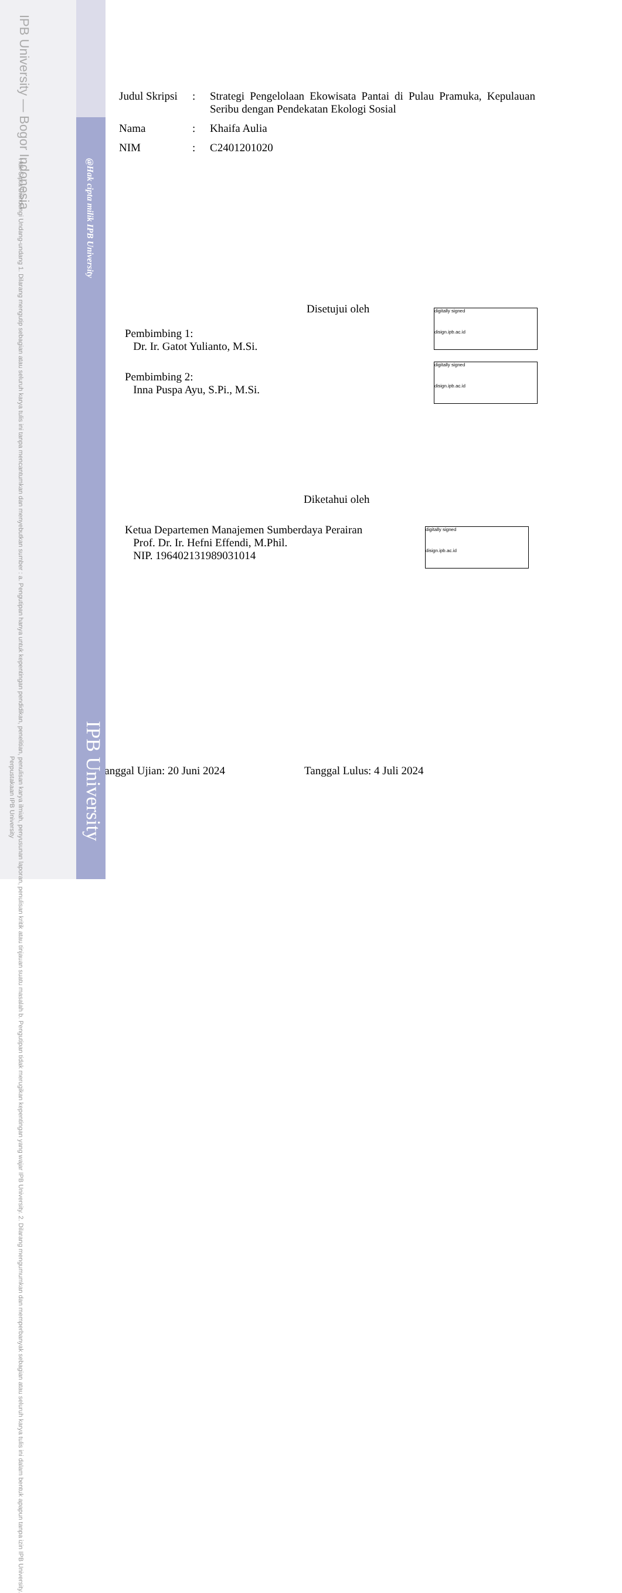IPB University — Bogor Indonesia
Hak Cipta Dilindungi Undang-undang 1. Dilarang mengutip sebagian atau seluruh karya tulis ini tanpa mencantumkan dan menyebutkan sumber : a. Pengutipan hanya untuk kepentingan pendidikan, penelitian, penulisan karya ilmiah, penyusunan laporan, penulisan kritik atau tinjauan suatu masalah b. Pengutipan tidak merugikan kepentingan yang wajar IPB University. 2. Dilarang mengumumkan dan memperbanyak sebagian atau seluruh karya tulis ini dalam bentuk apapun tanpa izin IPB University.
@Hak cipta milik IPB University
IPB University
Perpustakaan IPB University
| Judul Skripsi | : | Strategi Pengelolaan Ekowisata Pantai di Pulau Pramuka, Kepulauan Seribu dengan Pendekatan Ekologi Sosial |
| Nama | : | Khaifa Aulia |
| NIM | : | C2401201020 |
Disetujui oleh
Pembimbing 1:
Dr. Ir. Gatot Yulianto, M.Si.
Pembimbing 2:
Inna Puspa Ayu, S.Pi., M.Si.
Diketahui oleh
Ketua Departemen Manajemen Sumberdaya Perairan
Prof. Dr. Ir. Hefni Effendi, M.Phil.
NIP. 196402131989031014
Tanggal Ujian: 20 Juni 2024 Tanggal Lulus: 4 Juli 2024
digitally signed
disign.ipb.ac.id
digitally signed
disign.ipb.ac.id
digitally signed
disign.ipb.ac.id